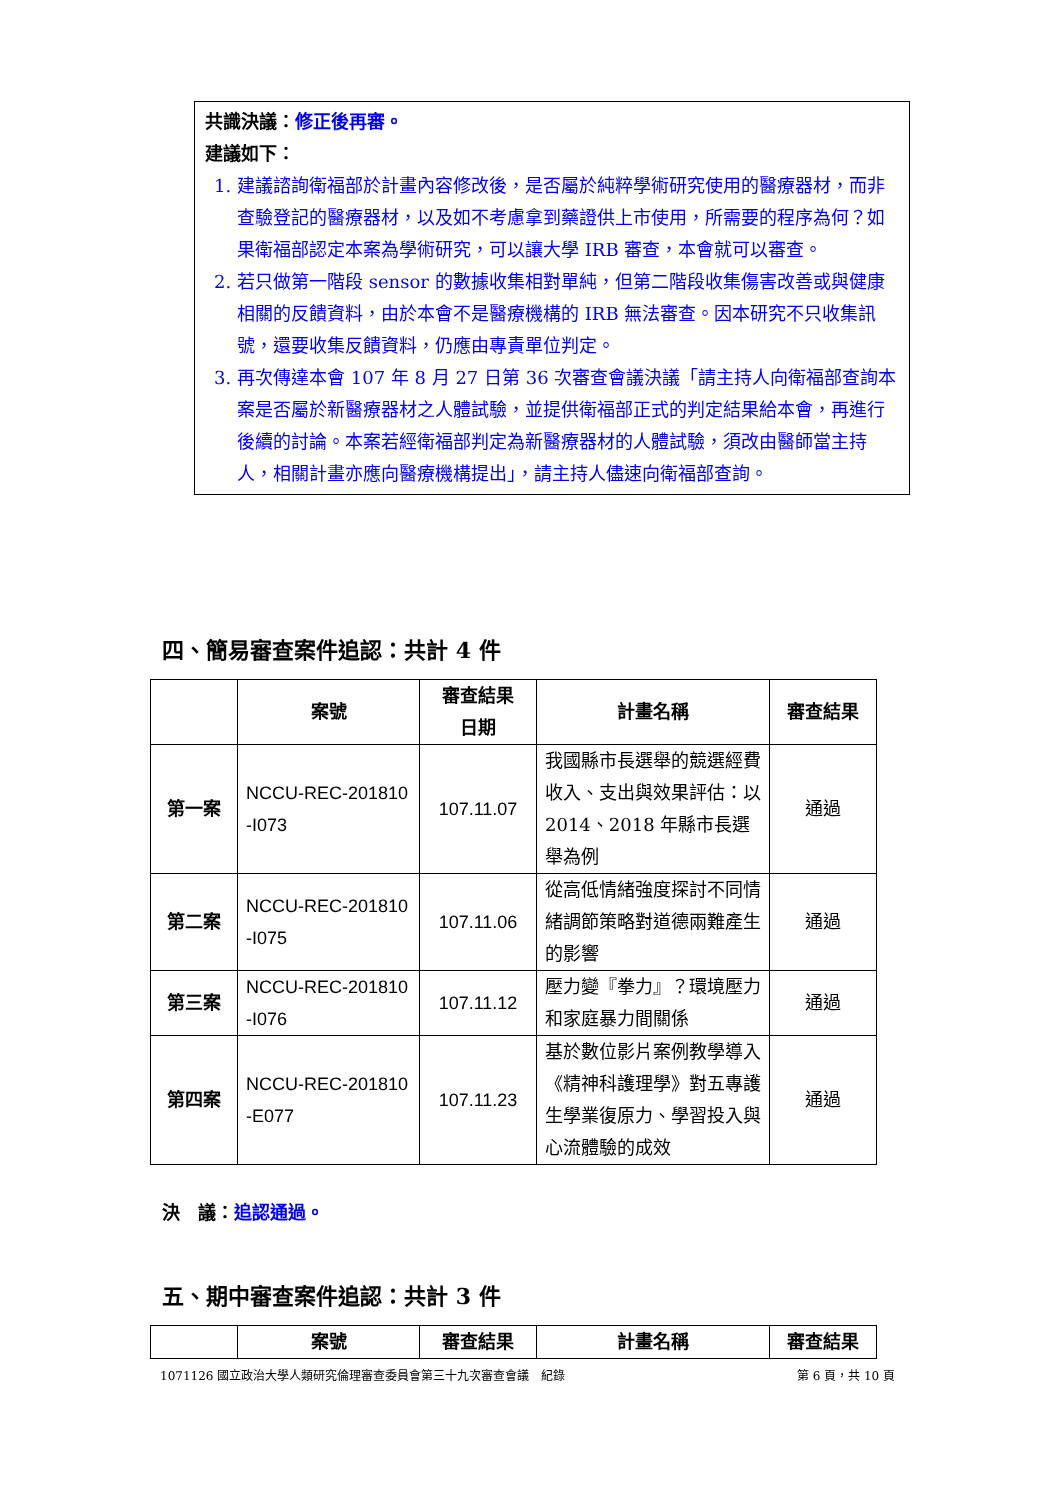共識決議：修正後再審。
建議如下：
1. 建議諮詢衛福部於計畫內容修改後，是否屬於純粹學術研究使用的醫療器材，而非查驗登記的醫療器材，以及如不考慮拿到藥證供上市使用，所需要的程序為何？如果衛福部認定本案為學術研究，可以讓大學 IRB 審查，本會就可以審查。
2. 若只做第一階段 sensor 的數據收集相對單純，但第二階段收集傷害改善或與健康相關的反饋資料，由於本會不是醫療機構的 IRB 無法審查。因本研究不只收集訊號，還要收集反饋資料，仍應由專責單位判定。
3. 再次傳達本會 107 年 8 月 27 日第 36 次審查會議決議「請主持人向衛福部查詢本案是否屬於新醫療器材之人體試驗，並提供衛福部正式的判定結果給本會，再進行後續的討論。本案若經衛福部判定為新醫療器材的人體試驗，須改由醫師當主持人，相關計畫亦應向醫療機構提出」，請主持人儘速向衛福部查詢。
四、簡易審查案件追認：共計 4 件
| | 案號 | 審查結果 日期 | 計畫名稱 | 審查結果 |
| --- | --- | --- | --- | --- |
| 第一案 | NCCU-REC-201810 -I073 | 107.11.07 | 我國縣市長選舉的競選經費收入、支出與效果評估：以 2014、2018 年縣市長選舉為例 | 通過 |
| 第二案 | NCCU-REC-201810 -I075 | 107.11.06 | 從高低情緒強度探討不同情緒調節策略對道德兩難產生的影響 | 通過 |
| 第三案 | NCCU-REC-201810 -I076 | 107.11.12 | 壓力變『拳力』？環境壓力和家庭暴力間關係 | 通過 |
| 第四案 | NCCU-REC-201810 -E077 | 107.11.23 | 基於數位影片案例教學導入《精神科護理學》對五專護生學業復原力、學習投入與心流體驗的成效 | 通過 |
決　議：追認通過。
五、期中審查案件追認：共計 3 件
| | 案號 | 審查結果 | 計畫名稱 | 審查結果 |
| --- | --- | --- | --- | --- |
1071126 國立政治大學人類研究倫理審查委員會第三十九次審查會議　紀錄 第 6 頁，共 10 頁